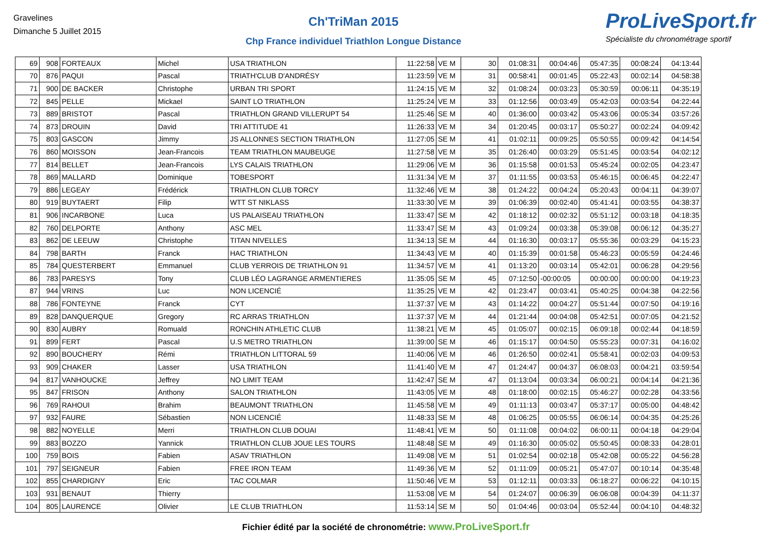Gravelines
Dimanche 5 Juillet 2015
Ch'TriMan 2015
Chp France individuel Triathlon Longue Distance
ProLiveSport.fr
Spécialiste du chronométrage sportif
| 69 | 908 | FORTEAUX | Michel | USA TRIATHLON | 11:22:58 | VE M | 30 | 01:08:31 | 00:04:46 | 05:47:35 | 00:08:24 | 04:13:44 |
| 70 | 876 | PAQUI | Pascal | TRIATH'CLUB D'ANDRÉSY | 11:23:59 | VE M | 31 | 00:58:41 | 00:01:45 | 05:22:43 | 00:02:14 | 04:58:38 |
| 71 | 900 | DE BACKER | Christophe | URBAN TRI SPORT | 11:24:15 | VE M | 32 | 01:08:24 | 00:03:23 | 05:30:59 | 00:06:11 | 04:35:19 |
| 72 | 845 | PELLE | Mickael | SAINT LO TRIATHLON | 11:25:24 | VE M | 33 | 01:12:56 | 00:03:49 | 05:42:03 | 00:03:54 | 04:22:44 |
| 73 | 889 | BRISTOT | Pascal | TRIATHLON GRAND VILLERUPT 54 | 11:25:46 | SE M | 40 | 01:36:00 | 00:03:42 | 05:43:06 | 00:05:34 | 03:57:26 |
| 74 | 873 | DROUIN | David | TRI ATTITUDE 41 | 11:26:33 | VE M | 34 | 01:20:45 | 00:03:17 | 05:50:27 | 00:02:24 | 04:09:42 |
| 75 | 803 | GASCON | Jimmy | JS ALLONNES SECTION TRIATHLON | 11:27:05 | SE M | 41 | 01:02:11 | 00:09:25 | 05:50:55 | 00:09:42 | 04:14:54 |
| 76 | 860 | MOISSON | Jean-Francois | TEAM TRIATHLON MAUBEUGE | 11:27:58 | VE M | 35 | 01:26:40 | 00:03:29 | 05:51:45 | 00:03:54 | 04:02:12 |
| 77 | 814 | BELLET | Jean-Francois | LYS CALAIS TRIATHLON | 11:29:06 | VE M | 36 | 01:15:58 | 00:01:53 | 05:45:24 | 00:02:05 | 04:23:47 |
| 78 | 869 | MALLARD | Dominique | TOBESPORT | 11:31:34 | VE M | 37 | 01:11:55 | 00:03:53 | 05:46:15 | 00:06:45 | 04:22:47 |
| 79 | 886 | LEGEAY | Frédérick | TRIATHLON CLUB TORCY | 11:32:46 | VE M | 38 | 01:24:22 | 00:04:24 | 05:20:43 | 00:04:11 | 04:39:07 |
| 80 | 919 | BUYTAERT | Filip | WTT ST NIKLASS | 11:33:30 | VE M | 39 | 01:06:39 | 00:02:40 | 05:41:41 | 00:03:55 | 04:38:37 |
| 81 | 906 | INCARBONE | Luca | US PALAISEAU TRIATHLON | 11:33:47 | SE M | 42 | 01:18:12 | 00:02:32 | 05:51:12 | 00:03:18 | 04:18:35 |
| 82 | 760 | DELPORTE | Anthony | ASC MEL | 11:33:47 | SE M | 43 | 01:09:24 | 00:03:38 | 05:39:08 | 00:06:12 | 04:35:27 |
| 83 | 862 | DE LEEUW | Christophe | TITAN NIVELLES | 11:34:13 | SE M | 44 | 01:16:30 | 00:03:17 | 05:55:36 | 00:03:29 | 04:15:23 |
| 84 | 798 | BARTH | Franck | HAC TRIATHLON | 11:34:43 | VE M | 40 | 01:15:39 | 00:01:58 | 05:46:23 | 00:05:59 | 04:24:46 |
| 85 | 784 | QUESTERBERT | Emmanuel | CLUB YERROIS DE TRIATHLON 91 | 11:34:57 | VE M | 41 | 01:13:20 | 00:03:14 | 05:42:01 | 00:06:28 | 04:29:56 |
| 86 | 783 | PARESYS | Tony | CLUB LÉO LAGRANGE ARMENTIERES | 11:35:05 | SE M | 45 | 07:12:50 | -00:00:05 | 00:00:00 | 00:00:00 | 04:19:23 |
| 87 | 944 | VRINS | Luc | NON LICENCIÉ | 11:35:25 | VE M | 42 | 01:23:47 | 00:03:41 | 05:40:25 | 00:04:38 | 04:22:56 |
| 88 | 786 | FONTEYNE | Franck | CYT | 11:37:37 | VE M | 43 | 01:14:22 | 00:04:27 | 05:51:44 | 00:07:50 | 04:19:16 |
| 89 | 828 | DANQUERQUE | Gregory | RC ARRAS TRIATHLON | 11:37:37 | VE M | 44 | 01:21:44 | 00:04:08 | 05:42:51 | 00:07:05 | 04:21:52 |
| 90 | 830 | AUBRY | Romuald | RONCHIN ATHLETIC CLUB | 11:38:21 | VE M | 45 | 01:05:07 | 00:02:15 | 06:09:18 | 00:02:44 | 04:18:59 |
| 91 | 899 | FERT | Pascal | U.S METRO TRIATHLON | 11:39:00 | SE M | 46 | 01:15:17 | 00:04:50 | 05:55:23 | 00:07:31 | 04:16:02 |
| 92 | 890 | BOUCHERY | Rémi | TRIATHLON LITTORAL 59 | 11:40:06 | VE M | 46 | 01:26:50 | 00:02:41 | 05:58:41 | 00:02:03 | 04:09:53 |
| 93 | 909 | CHAKER | Lasser | USA TRIATHLON | 11:41:40 | VE M | 47 | 01:24:47 | 00:04:37 | 06:08:03 | 00:04:21 | 03:59:54 |
| 94 | 817 | VANHOUCKE | Jeffrey | NO LIMIT TEAM | 11:42:47 | SE M | 47 | 01:13:04 | 00:03:34 | 06:00:21 | 00:04:14 | 04:21:36 |
| 95 | 847 | FRISON | Anthony | SALON TRIATHLON | 11:43:05 | VE M | 48 | 01:18:00 | 00:02:15 | 05:46:27 | 00:02:28 | 04:33:56 |
| 96 | 769 | RAHOUI | Brahim | BEAUMONT TRIATHLON | 11:45:58 | VE M | 49 | 01:11:13 | 00:03:47 | 05:37:17 | 00:05:00 | 04:48:42 |
| 97 | 932 | FAURE | Sébastien | NON LICENCIÉ | 11:48:33 | SE M | 48 | 01:06:25 | 00:05:55 | 06:06:14 | 00:04:35 | 04:25:26 |
| 98 | 882 | NOYELLE | Merri | TRIATHLON CLUB DOUAI | 11:48:41 | VE M | 50 | 01:11:08 | 00:04:02 | 06:00:11 | 00:04:18 | 04:29:04 |
| 99 | 883 | BOZZO | Yannick | TRIATHLON CLUB JOUE LES TOURS | 11:48:48 | SE M | 49 | 01:16:30 | 00:05:02 | 05:50:45 | 00:08:33 | 04:28:01 |
| 100 | 759 | BOIS | Fabien | ASAV TRIATHLON | 11:49:08 | VE M | 51 | 01:02:54 | 00:02:18 | 05:42:08 | 00:05:22 | 04:56:28 |
| 101 | 797 | SEIGNEUR | Fabien | FREE IRON TEAM | 11:49:36 | VE M | 52 | 01:11:09 | 00:05:21 | 05:47:07 | 00:10:14 | 04:35:48 |
| 102 | 855 | CHARDIGNY | Eric | TAC COLMAR | 11:50:46 | VE M | 53 | 01:12:11 | 00:03:33 | 06:18:27 | 00:06:22 | 04:10:15 |
| 103 | 931 | BENAUT | Thierry | | 11:53:08 | VE M | 54 | 01:24:07 | 00:06:39 | 06:06:08 | 00:04:39 | 04:11:37 |
| 104 | 805 | LAURENCE | Olivier | LE CLUB TRIATHLON | 11:53:14 | SE M | 50 | 01:04:46 | 00:03:04 | 05:52:44 | 00:04:10 | 04:48:32 |
Fichier édité par la société de chronométrie: www.ProLiveSport.fr